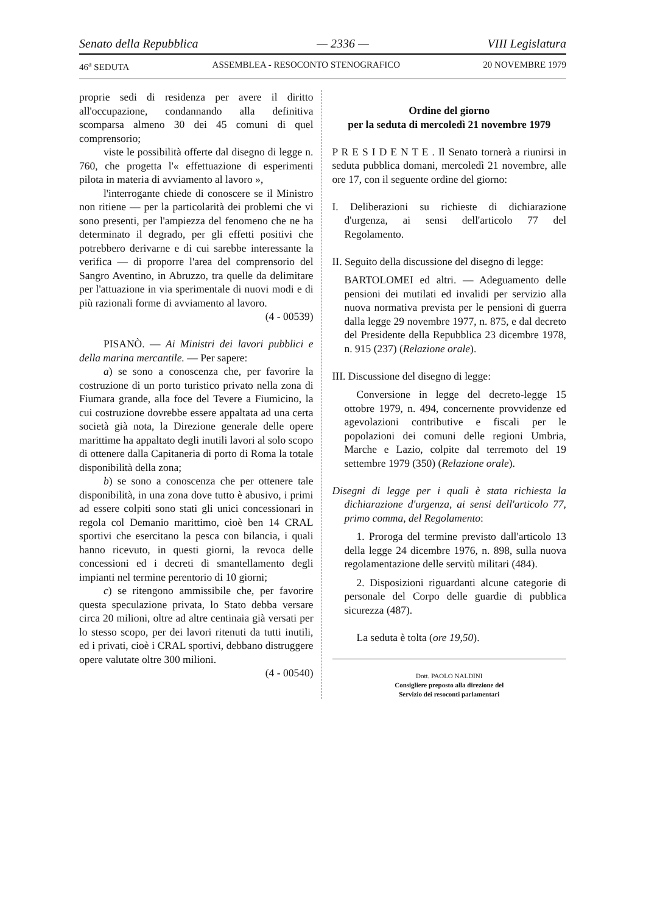Senato della Repubblica — 2336 — VIII Legislatura
46<sup>a</sup> SEDUTA ASSEMBLEA - RESOCONTO STENOGRAFICO 20 NOVEMBRE 1979
proprie sedi di residenza per avere il diritto all'occupazione, condannando alla definitiva scomparsa almeno 30 dei 45 comuni di quel comprensorio;
viste le possibilità offerte dal disegno di legge n. 760, che progetta l'« effettuazione di esperimenti pilota in materia di avviamento al lavoro »,
l'interrogante chiede di conoscere se il Ministro non ritiene — per la particolarità dei problemi che vi sono presenti, per l'ampiezza del fenomeno che ne ha determinato il degrado, per gli effetti positivi che potrebbero derivarne e di cui sarebbe interessante la verifica — di proporre l'area del comprensorio del Sangro Aventino, in Abruzzo, tra quelle da delimitare per l'attuazione in via sperimentale di nuovi modi e di più razionali forme di avviamento al lavoro.
(4 - 00539)
PISANÒ. — Ai Ministri dei lavori pubblici e della marina mercantile. — Per sapere:
a) se sono a conoscenza che, per favorire la costruzione di un porto turistico privato nella zona di Fiumara grande, alla foce del Tevere a Fiumicino, la cui costruzione dovrebbe essere appaltata ad una certa società già nota, la Direzione generale delle opere marittime ha appaltato degli inutili lavori al solo scopo di ottenere dalla Capitaneria di porto di Roma la totale disponibilità della zona;
b) se sono a conoscenza che per ottenere tale disponibilità, in una zona dove tutto è abusivo, i primi ad essere colpiti sono stati gli unici concessionari in regola col Demanio marittimo, cioè ben 14 CRAL sportivi che esercitano la pesca con bilancia, i quali hanno ricevuto, in questi giorni, la revoca delle concessioni ed i decreti di smantellamento degli impianti nel termine perentorio di 10 giorni;
c) se ritengono ammissibile che, per favorire questa speculazione privata, lo Stato debba versare circa 20 milioni, oltre ad altre centinaia già versati per lo stesso scopo, per dei lavori ritenuti da tutti inutili, ed i privati, cioè i CRAL sportivi, debbano distruggere opere valutate oltre 300 milioni.
(4 - 00540)
Ordine del giorno
per la seduta di mercoledì 21 novembre 1979
P R E S I D E N T E . Il Senato tornerà a riunirsi in seduta pubblica domani, mercoledì 21 novembre, alle ore 17, con il seguente ordine del giorno:
I. Deliberazioni su richieste di dichiarazione d'urgenza, ai sensi dell'articolo 77 del Regolamento.
II. Seguito della discussione del disegno di legge:
BARTOLOMEI ed altri. — Adeguamento delle pensioni dei mutilati ed invalidi per servizio alla nuova normativa prevista per le pensioni di guerra dalla legge 29 novembre 1977, n. 875, e dal decreto del Presidente della Repubblica 23 dicembre 1978, n. 915 (237) (Relazione orale).
III. Discussione del disegno di legge:
Conversione in legge del decreto-legge 15 ottobre 1979, n. 494, concernente provvidenze ed agevolazioni contributive e fiscali per le popolazioni dei comuni delle regioni Umbria, Marche e Lazio, colpite dal terremoto del 19 settembre 1979 (350) (Relazione orale).
Disegni di legge per i quali è stata richiesta la dichiarazione d'urgenza, ai sensi dell'articolo 77, primo comma, del Regolamento:
1. Proroga del termine previsto dall'articolo 13 della legge 24 dicembre 1976, n. 898, sulla nuova regolamentazione delle servitù militari (484).
2. Disposizioni riguardanti alcune categorie di personale del Corpo delle guardie di pubblica sicurezza (487).
La seduta è tolta (ore 19,50).
Dott. PAOLO NALDINI
Consigliere preposto alla direzione del
Servizio dei resoconti parlamentari